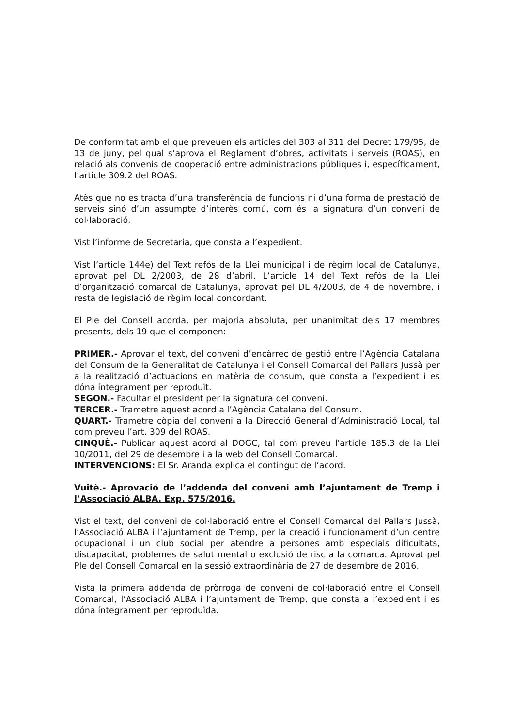De conformitat amb el que preveuen els articles del 303 al 311 del Decret 179/95, de 13 de juny, pel qual s’aprova el Reglament d’obres, activitats i serveis (ROAS), en relació als convenis de cooperació entre administracions públiques i, específicament, l’article 309.2 del ROAS.
Atès que no es tracta d’una transferència de funcions ni d’una forma de prestació de serveis sinó d’un assumpte d’interès comú, com és la signatura d’un conveni de col·laboració.
Vist l’informe de Secretaria, que consta a l’expedient.
Vist l’article 144e) del Text refós de la Llei municipal i de règim local de Catalunya, aprovat pel DL 2/2003, de 28 d’abril. L’article 14 del Text refós de la Llei d’organització comarcal de Catalunya, aprovat pel DL 4/2003, de 4 de novembre, i resta de legislació de règim local concordant.
El Ple del Consell acorda, per majoria absoluta, per unanimitat dels 17 membres presents, dels 19 que el componen:
PRIMER.- Aprovar el text, del conveni d’encàrrec de gestió entre l’Agència Catalana del Consum de la Generalitat de Catalunya i el Consell Comarcal del Pallars Jussà per a la realització d’actuacions en matèria de consum, que consta a l’expedient i es dóna íntegrament per reproduït.
SEGON.- Facultar el president per la signatura del conveni.
TERCER.- Trametre aquest acord a l’Agència Catalana del Consum.
QUART.- Trametre còpia del conveni a la Direcció General d’Administració Local, tal com preveu l’art. 309 del ROAS.
CINQUÈ.- Publicar aquest acord al DOGC, tal com preveu l'article 185.3 de la Llei 10/2011, del 29 de desembre i a la web del Consell Comarcal.
INTERVENCIONS: El Sr. Aranda explica el contingut de l’acord.
Vuitè.- Aprovació de l’addenda del conveni amb l’ajuntament de Tremp i l’Associació ALBA. Exp. 575/2016.
Vist el text, del conveni de col·laboració entre el Consell Comarcal del Pallars Jussà, l’Associació ALBA i l’ajuntament de Tremp, per la creació i funcionament d’un centre ocupacional i un club social per atendre a persones amb especials dificultats, discapacitat, problemes de salut mental o exclusió de risc a la comarca. Aprovat pel Ple del Consell Comarcal en la sessió extraordinària de 27 de desembre de 2016.
Vista la primera addenda de pròrroga de conveni de col·laboració entre el Consell Comarcal, l’Associació ALBA i l’ajuntament de Tremp, que consta a l’expedient i es dóna íntegrament per reproduïda.